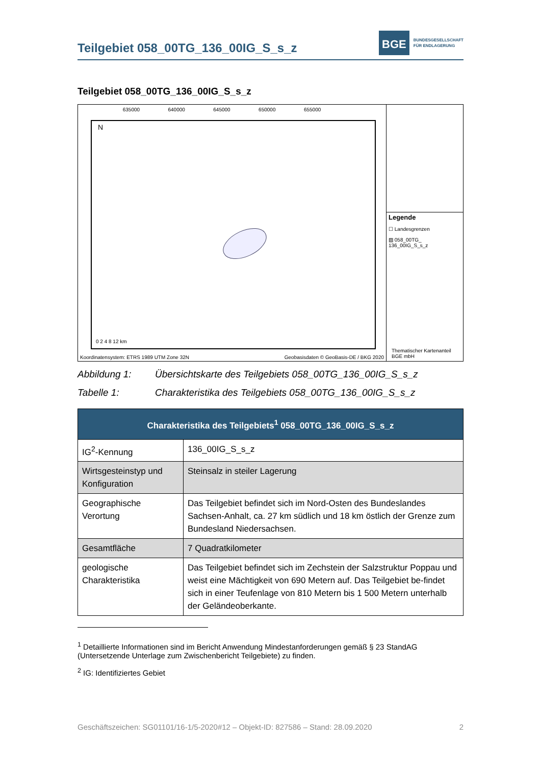Teilgebiet 058_00TG_136_00IG_S_s_z
BGE
BUNDESGESELLSCHAFT
FÜR ENDLAGERUNG
Teilgebiet 058_00TG_136_00IG_S_s_z
635000 640000 645000 650000 655000
N
0 2 4 8 12 km
Koordinatensystem: ETRS 1989 UTM Zone 32N
Geobasisdaten © GeoBasis-DE / BKG 2020
Legende
☐ Landesgrenzen
▨ 058_00TG_
136_00IG_S_s_z
Thematischer Kartenanteil
BGE mbH
Abbildung 1: Übersichtskarte des Teilgebiets 058_00TG_136_00IG_S_s_z
Tabelle 1: Charakteristika des Teilgebiets 058_00TG_136_00IG_S_s_z
| Charakteristika des Teilgebiets<sup>1</sup> 058_00TG_136_00IG_S_s_z | |
| --- | --- |
| IG<sup>2</sup>-Kennung | 136_00IG_S_s_z |
| Wirtsgesteinstyp und Konfiguration | Steinsalz in steiler Lagerung |
| Geographische Verortung | Das Teilgebiet befindet sich im Nord-Osten des Bundeslandes Sachsen-Anhalt, ca. 27 km südlich und 18 km östlich der Grenze zum Bundesland Niedersachsen. |
| Gesamtfläche | 7 Quadratkilometer |
| geologische Charakteristika | Das Teilgebiet befindet sich im Zechstein der Salzstruktur Poppau und weist eine Mächtigkeit von 690 Metern auf. Das Teilgebiet be-findet sich in einer Teufenlage von 810 Metern bis 1 500 Metern unterhalb der Geländeoberkante. |
<sup>1</sup> Detaillierte Informationen sind im Bericht Anwendung Mindestanforderungen gemäß § 23 StandAG (Untersetzende Unterlage zum Zwischenbericht Teilgebiete) zu finden.
<sup>2</sup> IG: Identifiziertes Gebiet
Geschäftszeichen: SG01101/16-1/5-2020#12 – Objekt-ID: 827586 – Stand: 28.09.2020 2